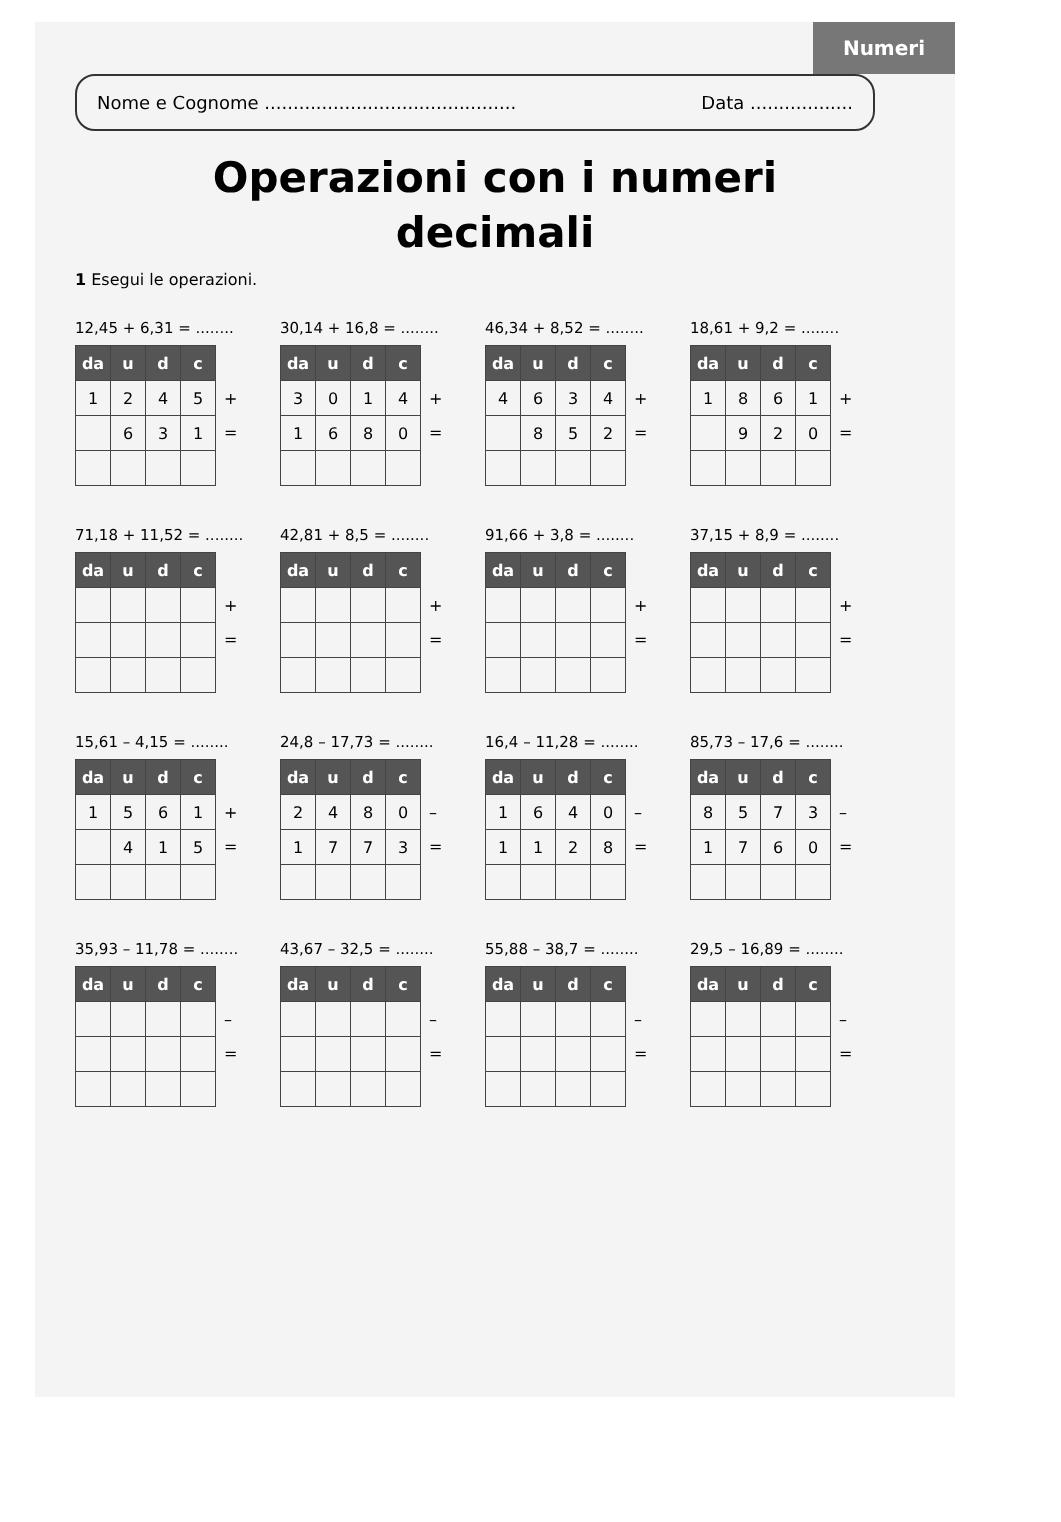Numeri
Nome e Cognome ............................................ Data ..................
Operazioni con i numeri
decimali
1 Esegui le operazioni.
12,45 + 6,31 = ........
| da | u | d | c |
| --- | --- | --- | --- |
| 1 | 2 | 4 | 5 |
| | 6 | 3 | 1 |
+
=
30,14 + 16,8 = ........
| da | u | d | c |
| --- | --- | --- | --- |
| 3 | 0 | 1 | 4 |
| 1 | 6 | 8 | 0 |
+
=
46,34 + 8,52 = ........
| da | u | d | c |
| --- | --- | --- | --- |
| 4 | 6 | 3 | 4 |
| | 8 | 5 | 2 |
+
=
18,61 + 9,2 = ........
| da | u | d | c |
| --- | --- | --- | --- |
| 1 | 8 | 6 | 1 |
| | 9 | 2 | 0 |
+
=
71,18 + 11,52 = ........
| da | u | d | c |
| --- | --- | --- | --- |
+
=
42,81 + 8,5 = ........
| da | u | d | c |
| --- | --- | --- | --- |
+
=
91,66 + 3,8 = ........
| da | u | d | c |
| --- | --- | --- | --- |
+
=
37,15 + 8,9 = ........
| da | u | d | c |
| --- | --- | --- | --- |
+
=
15,61 – 4,15 = ........
| da | u | d | c |
| --- | --- | --- | --- |
| 1 | 5 | 6 | 1 |
| | 4 | 1 | 5 |
+
=
24,8 – 17,73 = ........
| da | u | d | c |
| --- | --- | --- | --- |
| 2 | 4 | 8 | 0 |
| 1 | 7 | 7 | 3 |
–
=
16,4 – 11,28 = ........
| da | u | d | c |
| --- | --- | --- | --- |
| 1 | 6 | 4 | 0 |
| 1 | 1 | 2 | 8 |
–
=
85,73 – 17,6 = ........
| da | u | d | c |
| --- | --- | --- | --- |
| 8 | 5 | 7 | 3 |
| 1 | 7 | 6 | 0 |
–
=
35,93 – 11,78 = ........
| da | u | d | c |
| --- | --- | --- | --- |
–
=
43,67 – 32,5 = ........
| da | u | d | c |
| --- | --- | --- | --- |
–
=
55,88 – 38,7 = ........
| da | u | d | c |
| --- | --- | --- | --- |
–
=
29,5 – 16,89 = ........
| da | u | d | c |
| --- | --- | --- | --- |
–
=